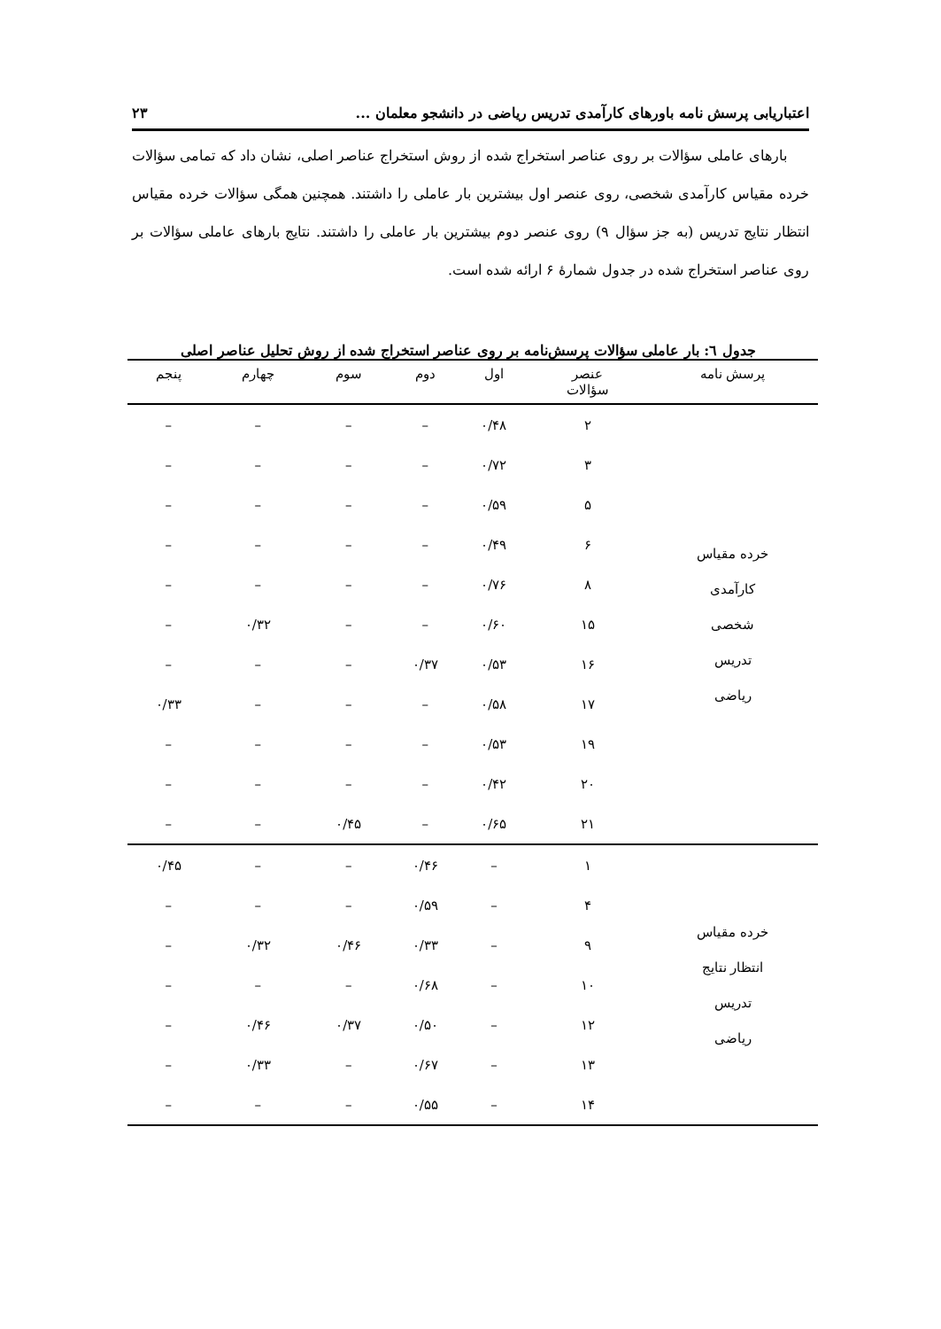اعتباریابی پرسش نامه باورهای کارآمدی تدریس ریاضی در دانشجو معلمان ... ۲۳
بارهای عاملی سؤالات بر روی عناصر استخراج شده از روش استخراج عناصر اصلی، نشان داد که تمامی سؤالات خرده مقیاس کارآمدی شخصی، روی عنصر اول بیشترین بار عاملی را داشتند. همچنین همگی سؤالات خرده مقیاس انتظار نتایج تدریس (به جز سؤال ۹) روی عنصر دوم بیشترین بار عاملی را داشتند. نتایج بارهای عاملی سؤالات بر روی عناصر استخراج شده در جدول شمارۀ ۶ ارائه شده است.
جدول ٦: بار عاملی سؤالات پرسش‌نامه بر روی عناصر استخراج شده از روش تحلیل عناصر اصلی
| پرسش نامه | عنصر سؤالات | اول | دوم | سوم | چهارم | پنجم |
| --- | --- | --- | --- | --- | --- | --- |
| خرده مقیاس کارآمدی شخصی تدریس ریاضی | ۲ | ۰/۴۸ | – | – | – | – |
| | ۳ | ۰/۷۲ | – | – | – | – |
| | ۵ | ۰/۵۹ | – | – | – | – |
| | ۶ | ۰/۴۹ | – | – | – | – |
| | ۸ | ۰/۷۶ | – | – | – | – |
| | ۱۵ | ۰/۶۰ | – | – | ۰/۳۲ | – |
| | ۱۶ | ۰/۵۳ | ۰/۳۷ | – | – | – |
| | ۱۷ | ۰/۵۸ | – | – | – | ۰/۳۳ |
| | ۱۹ | ۰/۵۳ | – | – | – | – |
| | ۲۰ | ۰/۴۲ | – | – | – | – |
| | ۲۱ | ۰/۶۵ | – | ۰/۴۵ | – | – |
| خرده مقیاس انتظار نتایج تدریس ریاضی | ۱ | – | ۰/۴۶ | – | – | ۰/۴۵ |
| | ۴ | – | ۰/۵۹ | – | – | – |
| | ۹ | – | ۰/۳۳ | ۰/۴۶ | ۰/۳۲ | – |
| | ۱۰ | – | ۰/۶۸ | – | – | – |
| | ۱۲ | – | ۰/۵۰ | ۰/۳۷ | ۰/۴۶ | – |
| | ۱۳ | – | ۰/۶۷ | – | ۰/۳۳ | – |
| | ۱۴ | – | ۰/۵۵ | – | – | – |